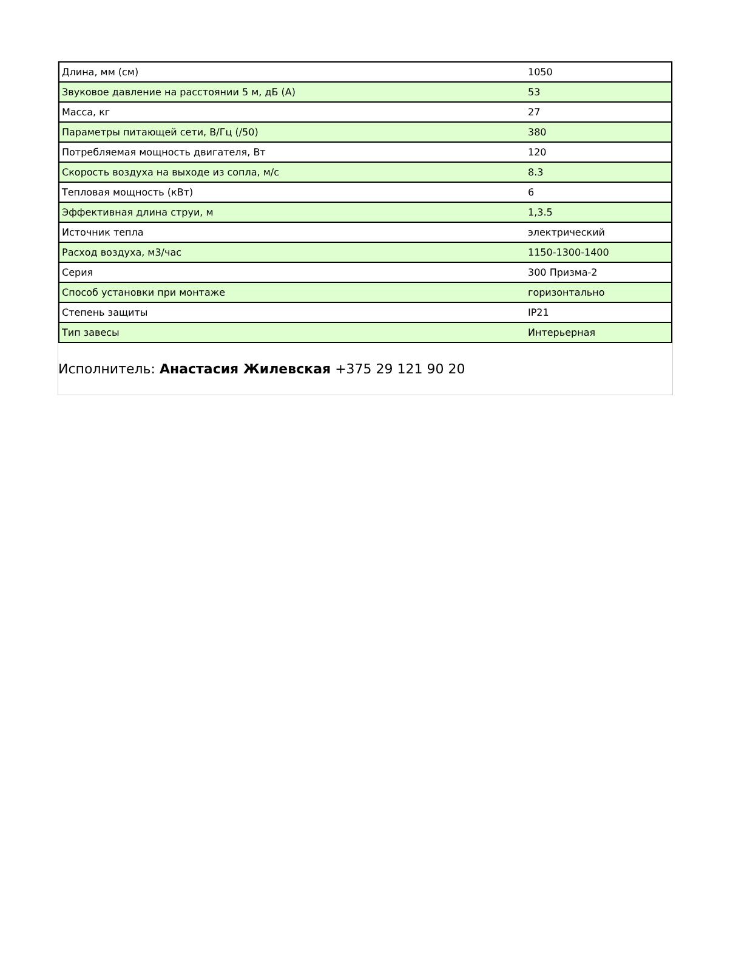| Длина, мм (см) | 1050 |
| Звуковое давление на расстоянии 5 м, дБ (А) | 53 |
| Масса, кг | 27 |
| Параметры питающей сети, В/Гц (/50) | 380 |
| Потребляемая мощность двигателя, Вт | 120 |
| Скорость воздуха на выходе из сопла, м/с | 8.3 |
| Тепловая мощность (кВт) | 6 |
| Эффективная длина струи, м | 1,3.5 |
| Источник тепла | электрический |
| Расход воздуха, м3/час | 1150-1300-1400 |
| Серия | 300 Призма-2 |
| Способ установки при монтаже | горизонтально |
| Степень защиты | IP21 |
| Тип завесы | Интерьерная |
Исполнитель: Анастасия Жилевская +375 29 121 90 20